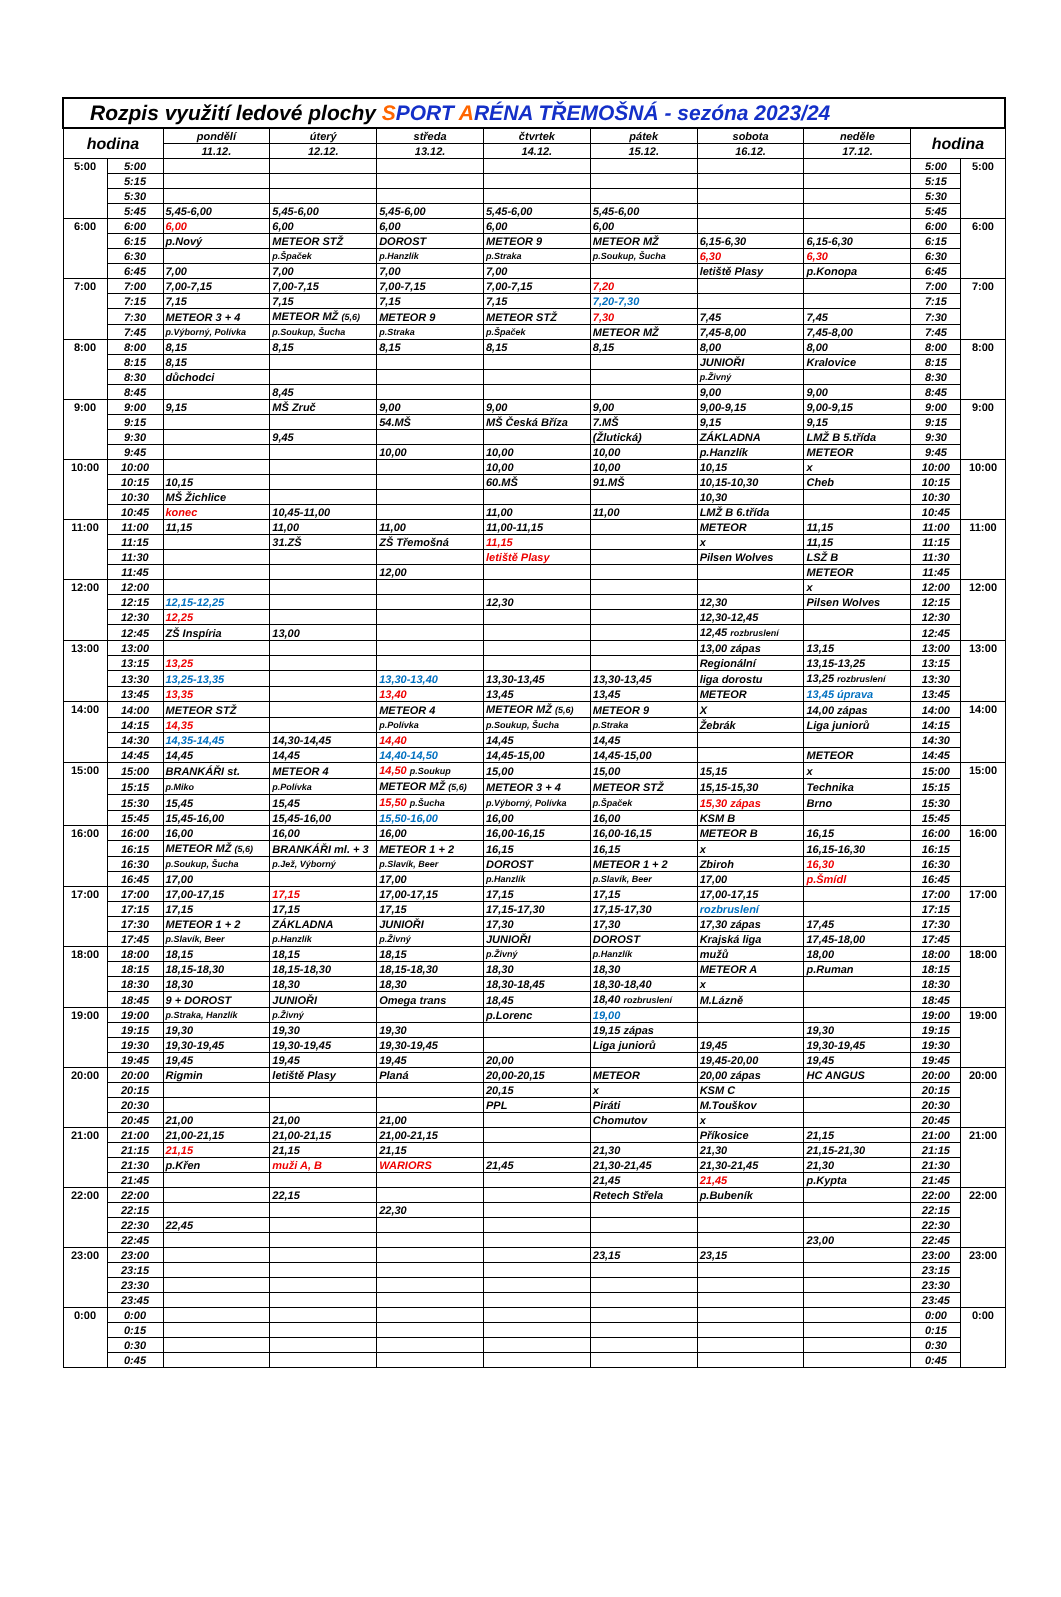| Rozpis využití ledové plochy S PORT A RÉNA TŘEMOŠNÁ - sezóna 2023/24 | | | | | | | | | | |
| --- | --- | --- | --- | --- | --- | --- | --- | --- | --- | --- |
| hodina | | pondělí | úterý | středa | čtvrtek | pátek | sobota | neděle | hodina | |
| | | 11.12. | 12.12. | 13.12. | 14.12. | 15.12. | 16.12. | 17.12. | | |
| 5:00 | 5:00 | | | | | | | | 5:00 | 5:00 |
| | 5:15 | | | | | | | | 5:15 | |
| | 5:30 | | | | | | | | 5:30 | |
| | 5:45 | 5,45-6,00 | 5,45-6,00 | 5,45-6,00 | 5,45-6,00 | 5,45-6,00 | | | 5:45 | |
| 6:00 | 6:00 | 6,00 | 6,00 | 6,00 | 6,00 | 6,00 | | | 6:00 | 6:00 |
| | 6:15 | p.Nový | METEOR STŽ | DOROST | METEOR 9 | METEOR MŽ | 6,15-6,30 | 6,15-6,30 | 6:15 | |
| | 6:30 | | p.Špaček | p.Hanzlík | p.Straka | p.Soukup, Šucha | 6,30 | 6,30 | 6:30 | |
| | 6:45 | 7,00 | 7,00 | 7,00 | 7,00 | | letiště Plasy | p.Konopa | 6:45 | |
| 7:00 | 7:00 | 7,00-7,15 | 7,00-7,15 | 7,00-7,15 | 7,00-7,15 | 7,20 | | | 7:00 | 7:00 |
| | 7:15 | 7,15 | 7,15 | 7,15 | 7,15 | 7,20-7,30 | | | 7:15 | |
| | 7:30 | METEOR 3 + 4 | METEOR MŽ (5,6) | METEOR 9 | METEOR STŽ | 7,30 | 7,45 | 7,45 | 7:30 | |
| | 7:45 | p.Výborný, Polívka | p.Soukup, Šucha | p.Straka | p.Špaček | METEOR MŽ | 7,45-8,00 | 7,45-8,00 | 7:45 | |
| 8:00 | 8:00 | 8,15 | 8,15 | 8,15 | 8,15 | 8,15 | 8,00 | 8,00 | 8:00 | 8:00 |
| | 8:15 | 8,15 | | | | | JUNIOŘI | Kralovice | 8:15 | |
| | 8:30 | důchodci | | | | | p.Živný | | 8:30 | |
| | 8:45 | | 8,45 | | | | 9,00 | 9,00 | 8:45 | |
| 9:00 | 9:00 | 9,15 | MŠ Zruč | 9,00 | 9,00 | 9,00 | 9,00-9,15 | 9,00-9,15 | 9:00 | 9:00 |
| | 9:15 | | | 54.MŠ | MŠ Česká Bříza | 7.MŠ | 9,15 | 9,15 | 9:15 | |
| | 9:30 | | 9,45 | | | (Žlutická) | ZÁKLADNA | LMŽ B 5.třída | 9:30 | |
| | 9:45 | | | 10,00 | 10,00 | 10,00 | p.Hanzlík | METEOR | 9:45 | |
| 10:00 | 10:00 | | | | 10,00 | 10,00 | 10,15 | x | 10:00 | 10:00 |
| | 10:15 | 10,15 | | | 60.MŠ | 91.MŠ | 10,15-10,30 | Cheb | 10:15 | |
| | 10:30 | MŠ Žichlice | | | | | 10,30 | | 10:30 | |
| | 10:45 | konec | 10,45-11,00 | | 11,00 | 11,00 | LMŽ B 6.třída | | 10:45 | |
| 11:00 | 11:00 | 11,15 | 11,00 | 11,00 | 11,00-11,15 | | METEOR | 11,15 | 11:00 | 11:00 |
| | 11:15 | | 31.ZŠ | ZŠ Třemošná | 11,15 | | x | 11,15 | 11:15 | |
| | 11:30 | | | | letiště Plasy | | Pilsen Wolves | LSŽ B | 11:30 | |
| | 11:45 | | | 12,00 | | | | METEOR | 11:45 | |
| 12:00 | 12:00 | | | | | | | x | 12:00 | 12:00 |
| | 12:15 | 12,15-12,25 | | | 12,30 | | 12,30 | Pilsen Wolves | 12:15 | |
| | 12:30 | 12,25 | | | | | 12,30-12,45 | | 12:30 | |
| | 12:45 | ZŠ Inspíria | 13,00 | | | | 12,45 rozbruslení | | 12:45 | |
| 13:00 | 13:00 | | | | | | 13,00 zápas | 13,15 | 13:00 | 13:00 |
| | 13:15 | 13,25 | | | | | Regionální | 13,15-13,25 | 13:15 | |
| | 13:30 | 13,25-13,35 | | 13,30-13,40 | 13,30-13,45 | 13,30-13,45 | liga dorostu | 13,25 rozbruslení | 13:30 | |
| | 13:45 | 13,35 | | 13,40 | 13,45 | 13,45 | METEOR | 13,45 úprava | 13:45 | |
| 14:00 | 14:00 | METEOR STŽ | | METEOR 4 | METEOR MŽ (5,6) | METEOR 9 | X | 14,00 zápas | 14:00 | 14:00 |
| | 14:15 | 14,35 | | p.Polívka | p.Soukup, Šucha | p.Straka | Žebrák | Liga juniorů | 14:15 | |
| | 14:30 | 14,35-14,45 | 14,30-14,45 | 14,40 | 14,45 | 14,45 | | | 14:30 | |
| | 14:45 | 14,45 | 14,45 | 14,40-14,50 | 14,45-15,00 | 14,45-15,00 | | METEOR | 14:45 | |
| 15:00 | 15:00 | BRANKÁŘI st. | METEOR 4 | 14,50 p.Soukup | 15,00 | 15,00 | 15,15 | x | 15:00 | 15:00 |
| | 15:15 | p.Miko | p.Polívka | METEOR MŽ (5,6) | METEOR 3 + 4 | METEOR STŽ | 15,15-15,30 | Technika | 15:15 | |
| | 15:30 | 15,45 | 15,45 | 15,50 p.Šucha | p.Výborný, Polívka | p.Špaček | 15,30 zápas | Brno | 15:30 | |
| | 15:45 | 15,45-16,00 | 15,45-16,00 | 15,50-16,00 | 16,00 | 16,00 | KSM B | | 15:45 | |
| 16:00 | 16:00 | 16,00 | 16,00 | 16,00 | 16,00-16,15 | 16,00-16,15 | METEOR B | 16,15 | 16:00 | 16:00 |
| | 16:15 | METEOR MŽ (5,6) | BRANKÁŘI ml. + 3 | METEOR 1 + 2 | 16,15 | 16,15 | x | 16,15-16,30 | 16:15 | |
| | 16:30 | p.Soukup, Šucha | p.Jež, Výborný | p.Slavík, Beer | DOROST | METEOR 1 + 2 | Zbiroh | 16,30 | 16:30 | |
| | 16:45 | 17,00 | | 17,00 | p.Hanzlík | p.Slavík, Beer | 17,00 | p.Šmídl | 16:45 | |
| 17:00 | 17:00 | 17,00-17,15 | 17,15 | 17,00-17,15 | 17,15 | 17,15 | 17,00-17,15 | | 17:00 | 17:00 |
| | 17:15 | 17,15 | 17,15 | 17,15 | 17,15-17,30 | 17,15-17,30 | rozbruslení | | 17:15 | |
| | 17:30 | METEOR 1 + 2 | ZÁKLADNA | JUNIOŘI | 17,30 | 17,30 | 17,30 zápas | 17,45 | 17:30 | |
| | 17:45 | p.Slavík, Beer | p.Hanzlík | p.Živný | JUNIOŘI | DOROST | Krajská liga | 17,45-18,00 | 17:45 | |
| 18:00 | 18:00 | 18,15 | 18,15 | 18,15 | p.Živný | p.Hanzlík | mužů | 18,00 | 18:00 | 18:00 |
| | 18:15 | 18,15-18,30 | 18,15-18,30 | 18,15-18,30 | 18,30 | 18,30 | METEOR A | p.Ruman | 18:15 | |
| | 18:30 | 18,30 | 18,30 | 18,30 | 18,30-18,45 | 18,30-18,40 | x | | 18:30 | |
| | 18:45 | 9 + DOROST | JUNIOŘI | Omega trans | 18,45 | 18,40 rozbruslení | M.Lázně | | 18:45 | |
| 19:00 | 19:00 | p.Straka, Hanzlík | p.Živný | | p.Lorenc | 19,00 | | | 19:00 | 19:00 |
| | 19:15 | 19,30 | 19,30 | 19,30 | | 19,15 zápas | | 19,30 | 19:15 | |
| | 19:30 | 19,30-19,45 | 19,30-19,45 | 19,30-19,45 | | Liga juniorů | 19,45 | 19,30-19,45 | 19:30 | |
| | 19:45 | 19,45 | 19,45 | 19,45 | 20,00 | | 19,45-20,00 | 19,45 | 19:45 | |
| 20:00 | 20:00 | Rigmin | letiště Plasy | Planá | 20,00-20,15 | METEOR | 20,00 zápas | HC ANGUS | 20:00 | 20:00 |
| | 20:15 | | | | 20,15 | x | KSM C | | 20:15 | |
| | 20:30 | | | | PPL | Piráti | M.Touškov | | 20:30 | |
| | 20:45 | 21,00 | 21,00 | 21,00 | | Chomutov | x | | 20:45 | |
| 21:00 | 21:00 | 21,00-21,15 | 21,00-21,15 | 21,00-21,15 | | | Příkosice | 21,15 | 21:00 | 21:00 |
| | 21:15 | 21,15 | 21,15 | 21,15 | | 21,30 | 21,30 | 21,15-21,30 | 21:15 | |
| | 21:30 | p.Křen | muži A, B | WARIORS | 21,45 | 21,30-21,45 | 21,30-21,45 | 21,30 | 21:30 | |
| | 21:45 | | | | | 21,45 | 21,45 | p.Kypta | 21:45 | |
| 22:00 | 22:00 | | 22,15 | | | Retech Střela | p.Bubeník | | 22:00 | 22:00 |
| | 22:15 | | | 22,30 | | | | | 22:15 | |
| | 22:30 | 22,45 | | | | | | | 22:30 | |
| | 22:45 | | | | | | | 23,00 | 22:45 | |
| 23:00 | 23:00 | | | | | 23,15 | 23,15 | | 23:00 | 23:00 |
| | 23:15 | | | | | | | | 23:15 | |
| | 23:30 | | | | | | | | 23:30 | |
| | 23:45 | | | | | | | | 23:45 | |
| 0:00 | 0:00 | | | | | | | | 0:00 | 0:00 |
| | 0:15 | | | | | | | | 0:15 | |
| | 0:30 | | | | | | | | 0:30 | |
| | 0:45 | | | | | | | | 0:45 | |